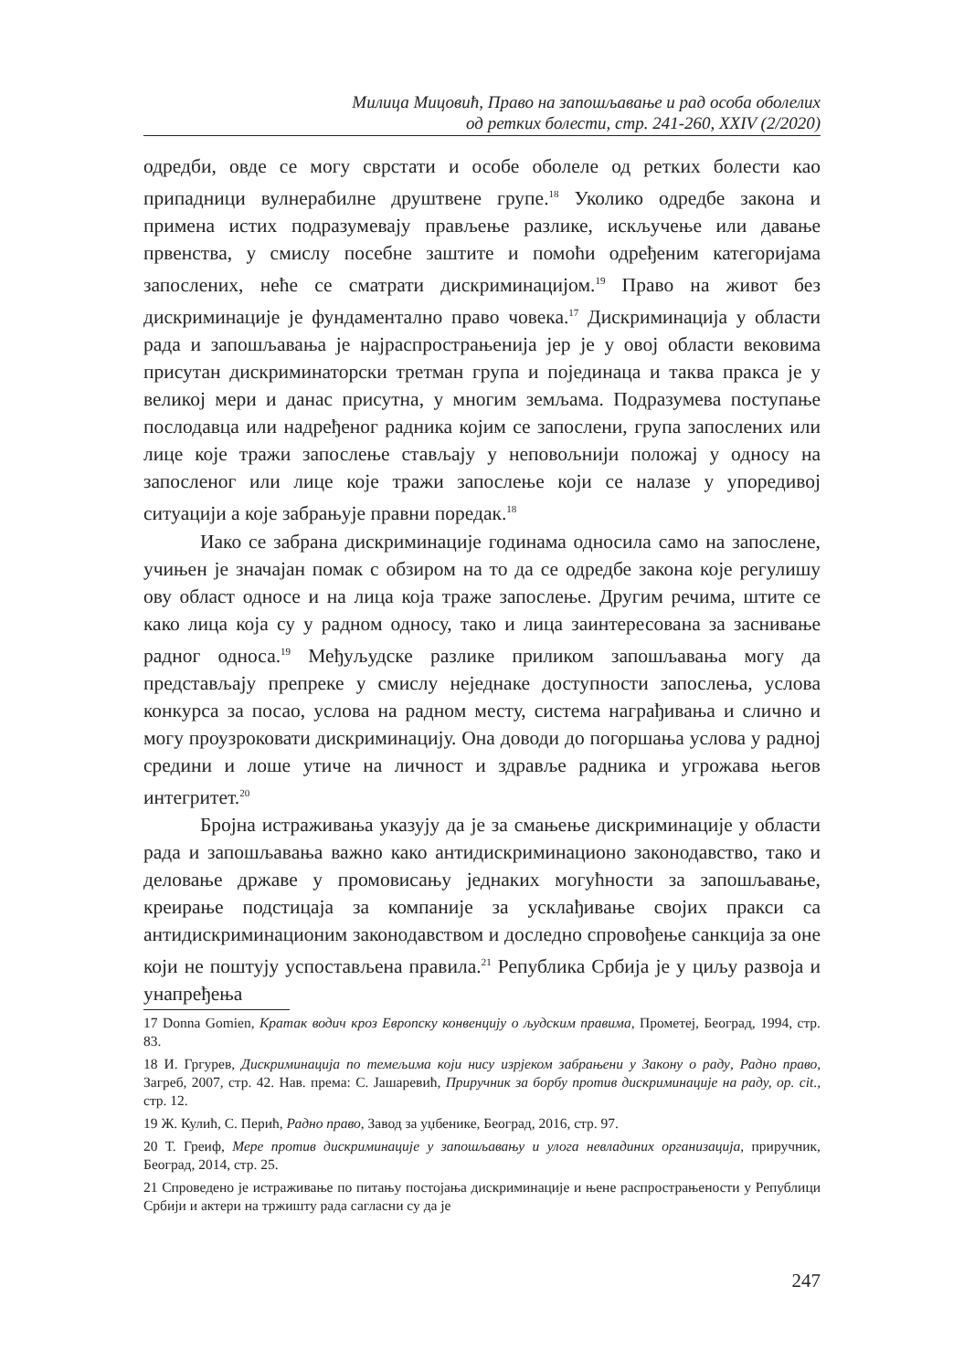Милица Мицовић, Право на запошљавање и рад особа оболелих
од ретких болести, стр. 241-260, XXIV (2/2020)
одредби, овде се могу сврстати и особе оболеле од ретких болести као припадници вулнерабилне друштвене групе.<sup>18</sup> Уколико одредбе закона и примена истих подразумевају прављење разлике, искључење или давање првенства, у смислу посебне заштите и помоћи одређеним категоријама запослених, неће се сматрати дискриминацијом.<sup>19</sup> Право на живот без дискриминације је фундаментално право човека.<sup>17</sup> Дискриминација у области рада и запошљавања је најраспрострањенија јер је у овој области вековима присутан дискриминаторски третман група и појединаца и таква пракса је у великој мери и данас присутна, у многим земљама. Подразумева поступање послодавца или надређеног радника којим се запослени, група запослених или лице које тражи запослење стављају у неповољнији положај у односу на запосленог или лице које тражи запослење који се налазе у упоредивој ситуацији а које забрањује правни поредак.<sup>18</sup>
Иако се забрана дискриминације годинама односила само на запослене, учињен је значајан помак с обзиром на то да се одредбе закона које регулишу ову област односе и на лица која траже запослење. Другим речима, штите се како лица која су у радном односу, тако и лица заинтересована за заснивање радног односа.<sup>19</sup> Међуљудске разлике приликом запошљавања могу да представљају препреке у смислу неједнаке доступности запослења, услова конкурса за посао, услова на радном месту, система награђивања и слично и могу проузроковати дискриминацију. Она доводи до погоршања услова у радној средини и лоше утиче на личност и здравље радника и угрожава његов интегритет.<sup>20</sup>
Бројна истраживања указују да је за смањење дискриминације у области рада и запошљавања важно како антидискриминационо законодавство, тако и деловање државе у промовисању једнаких могућности за запошљавање, креирање подстицаја за компаније за усклађивање својих пракси са антидискриминационим законодавством и доследно спровођење санкција за оне који не поштују успостављена правила.<sup>21</sup> Република Србија је у циљу развоја и унапређења
17 Donna Gomien, Кратак водич кроз Европску конвенцију о људским правима, Прометеј, Београд, 1994, стр. 83.
18 И. Гргурев, Дискриминација по темељима који нису изрјеком забрањени у Закону о раду, Радно право, Загреб, 2007, стр. 42. Нав. према: С. Јашаревић, Приручник за борбу против дискриминације на раду, op. cit., стр. 12.
19 Ж. Кулић, С. Перић, Радно право, Завод за уџбенике, Београд, 2016, стр. 97.
20 Т. Греиф, Мере против дискриминације у запошљавању и улога невладиних организација, приручник, Београд, 2014, стр. 25.
21 Спроведено је истраживање по питању постојања дискриминације и њене распрострањености у Републици Србији и актери на тржишту рада сагласни су да је
247